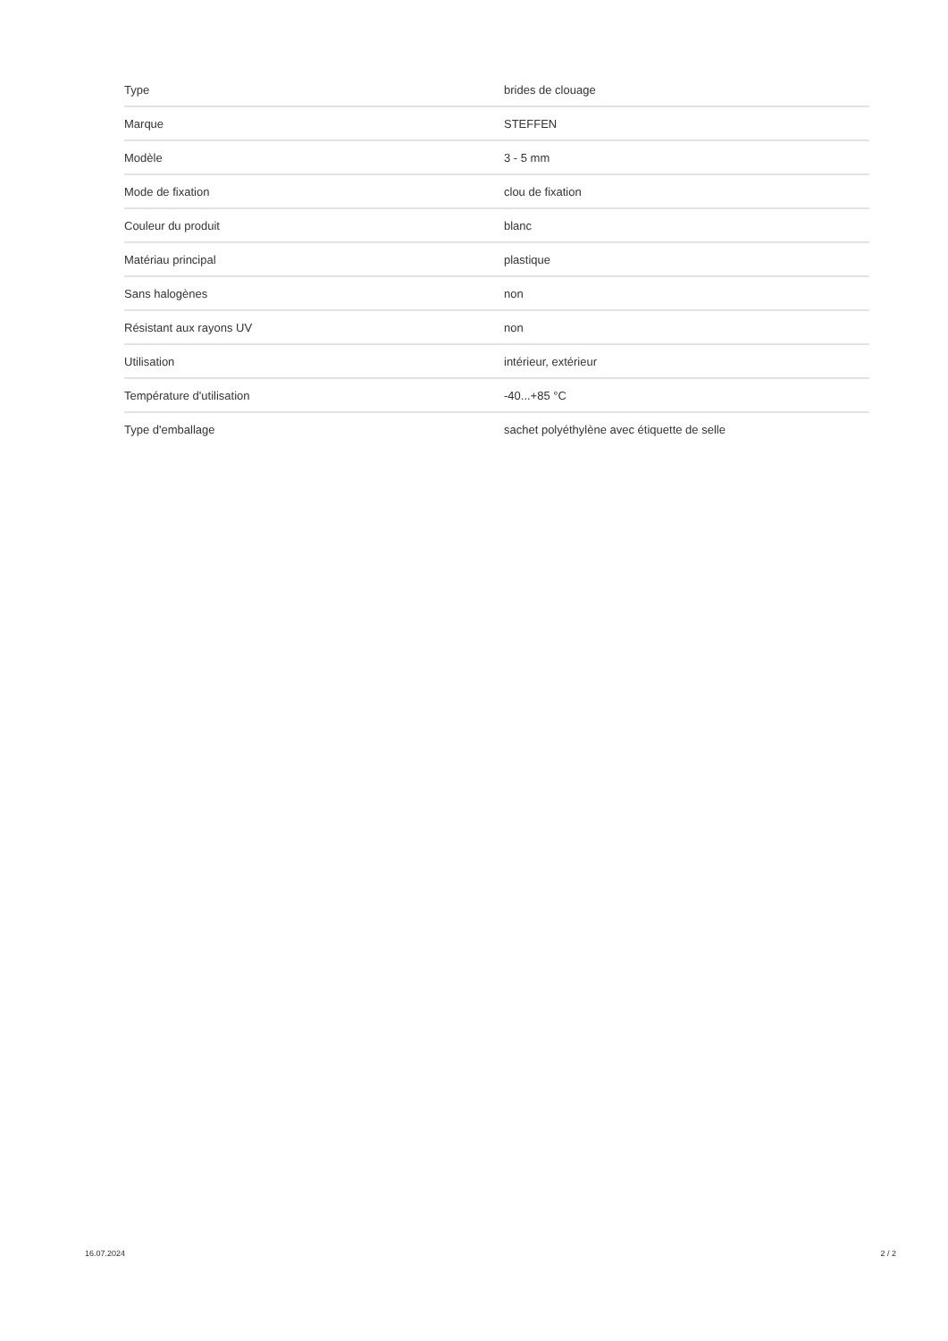| Type | brides de clouage |
| Marque | STEFFEN |
| Modèle | 3 - 5 mm |
| Mode de fixation | clou de fixation |
| Couleur du produit | blanc |
| Matériau principal | plastique |
| Sans halogènes | non |
| Résistant aux rayons UV | non |
| Utilisation | intérieur, extérieur |
| Température d'utilisation | -40...+85 °C |
| Type d'emballage | sachet polyéthylène avec étiquette de selle |
16.07.2024 2 / 2